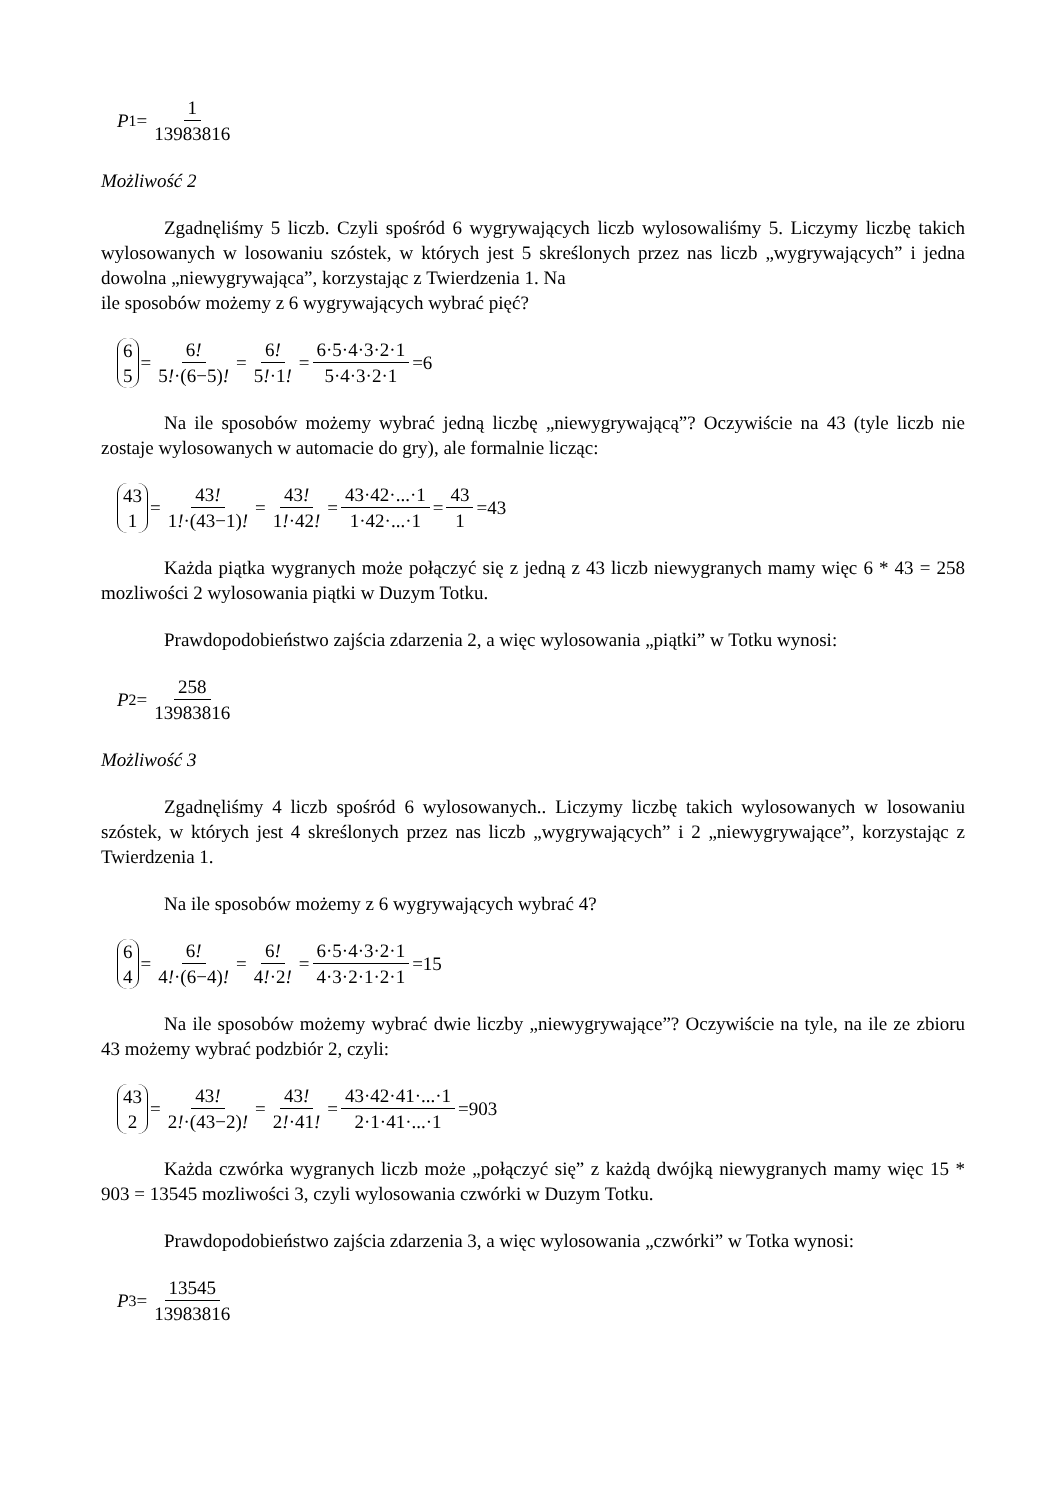P<sub>1</sub>= 1 13983816
Możliwość 2
Zgadnęliśmy 5 liczb. Czyli spośród 6 wygrywających liczb wylosowaliśmy 5. Liczymy liczbę takich wylosowanych w losowaniu szóstek, w których jest 5 skreślonych przez nas liczb „wygrywających” i jedna dowolna „niewygrywająca”, korzystając z Twierdzenia 1. Na
ile sposobów możemy z 6 wygrywających wybrać pięć?
6 5 = 6! 5!·(6−5)! = 6! 5!·1! = 6·5·4·3·2·1 5·4·3·2·1 =6
Na ile sposobów możemy wybrać jedną liczbę „niewygrywającą”? Oczywiście na 43 (tyle liczb nie zostaje wylosowanych w automacie do gry), ale formalnie licząc:
43 1 = 43! 1!·(43−1)! = 43! 1!·42! = 43·42·...·1 1·42·...·1 = 43 1 =43
Każda piątka wygranych może połączyć się z jedną z 43 liczb niewygranych mamy więc 6 * 43 = 258 mozliwości 2 wylosowania piątki w Duzym Totku.
Prawdopodobieństwo zajścia zdarzenia 2, a więc wylosowania „piątki” w Totku wynosi:
P<sub>2</sub>= 258 13983816
Możliwość 3
Zgadnęliśmy 4 liczb spośród 6 wylosowanych.. Liczymy liczbę takich wylosowanych w losowaniu szóstek, w których jest 4 skreślonych przez nas liczb „wygrywających” i 2 „niewygrywające”, korzystając z Twierdzenia 1.
Na ile sposobów możemy z 6 wygrywających wybrać 4?
6 4 = 6! 4!·(6−4)! = 6! 4!·2! = 6·5·4·3·2·1 4·3·2·1·2·1 =15
Na ile sposobów możemy wybrać dwie liczby „niewygrywające”? Oczywiście na tyle, na ile ze zbioru 43 możemy wybrać podzbiór 2, czyli:
43 2 = 43! 2!·(43−2)! = 43! 2!·41! = 43·42·41·...·1 2·1·41·...·1 =903
Każda czwórka wygranych liczb może „połączyć się” z każdą dwójką niewygranych mamy więc 15 * 903 = 13545 mozliwości 3, czyli wylosowania czwórki w Duzym Totku.
Prawdopodobieństwo zajścia zdarzenia 3, a więc wylosowania „czwórki” w Totka wynosi:
P<sub>3</sub>= 13545 13983816